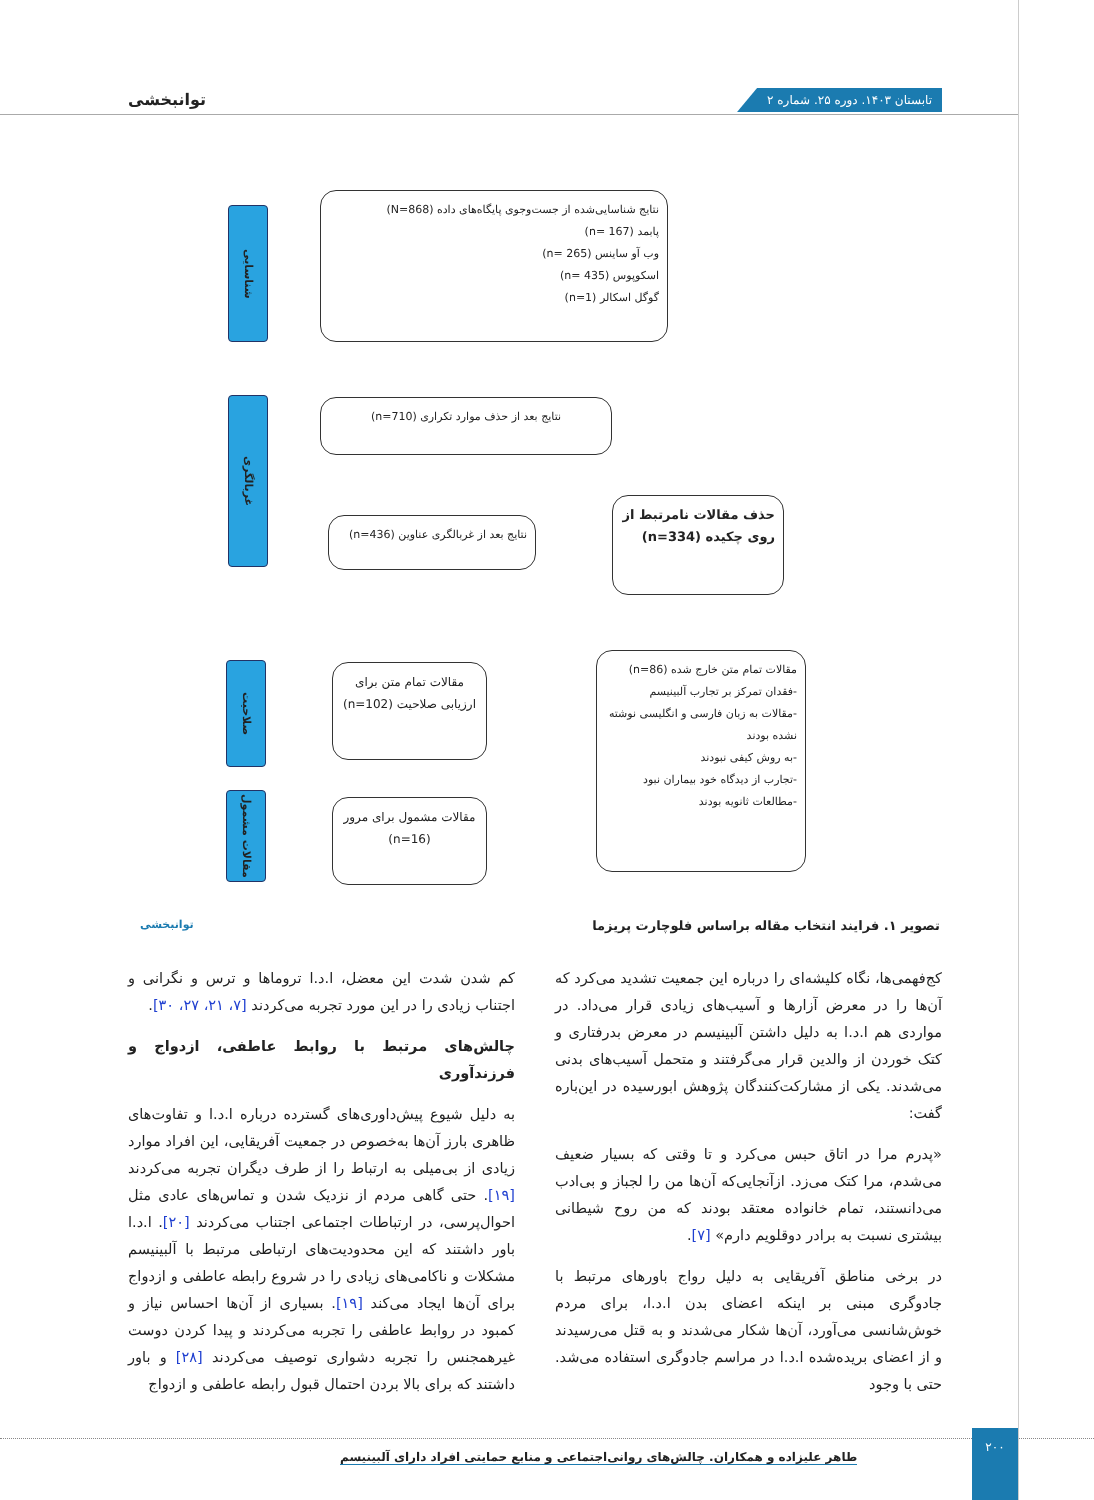تابستان ۱۴۰۳. دوره ۲۵. شماره ۲ توانبخشی
شناسایی
غربالگری
صلاحیت
مقالات مشمول
نتایج شناسایی‌شده از جست‌وجوی پایگاه‌های داده (N=868)
پابمد (n= 167)
وب آو ساینس (n= 265)
اسکوپوس (n= 435)
گوگل اسکالر (n=1)
نتایج بعد از حذف موارد تکراری (n=710)
نتایج بعد از غربالگری عناوین (n=436)
حذف مقالات نامرتبط از روی چکیده (n=334)
مقالات تمام متن برای ارزیابی صلاحیت (n=102)
مقالات مشمول برای مرور (n=16)
مقالات تمام متن خارج شده (n=86)
-فقدان تمرکز بر تجارب آلبینیسم
-مقالات به زبان فارسی و انگلیسی نوشته نشده بودند
-به روش کیفی نبودند
-تجارب از دیدگاه خود بیماران نبود
-مطالعات ثانویه بودند
تصویر ۱. فرایند انتخاب مقاله براساس فلوچارت پریزما توانبخشی
کج‌فهمی‌ها، نگاه کلیشه‌ای را درباره این جمعیت تشدید می‌کرد که آن‌ها را در معرض آزارها و آسیب‌های زیادی قرار می‌داد. در مواردی هم ا.د.ا به دلیل داشتن آلبینیسم در معرض بدرفتاری و کتک خوردن از والدین قرار می‌گرفتند و متحمل آسیب‌های بدنی می‌شدند. یکی از مشارکت‌کنندگان پژوهش ابورسیده در این‌باره گفت:
«پدرم مرا در اتاق حبس می‌کرد و تا وقتی که بسیار ضعیف می‌شدم، مرا کتک می‌زد. ازآنجایی‌که آن‌ها من را لجباز و بی‌ادب می‌دانستند، تمام خانواده معتقد بودند که من روح شیطانی بیشتری نسبت به برادر دوقلویم دارم» [۷].
در برخی مناطق آفریقایی به دلیل رواج باورهای مرتبط با جادوگری مبنی بر اینکه اعضای بدن ا.د.ا، برای مردم خوش‌شانسی می‌آورد، آن‌ها شکار می‌شدند و به قتل می‌رسیدند و از اعضای بریده‌شده ا.د.ا در مراسم جادوگری استفاده می‌شد. حتی با وجود
کم شدن شدت این معضل، ا.د.ا تروماها و ترس و نگرانی و اجتناب زیادی را در این مورد تجربه می‌کردند [۷، ۲۱، ۲۷، ۳۰].
چالش‌های مرتبط با روابط عاطفی، ازدواج و فرزندآوری
به دلیل شیوع پیش‌داوری‌های گسترده درباره ا.د.ا و تفاوت‌های ظاهری بارز آن‌ها به‌خصوص در جمعیت آفریقایی، این افراد موارد زیادی از بی‌میلی به ارتباط را از طرف دیگران تجربه می‌کردند [۱۹]. حتی گاهی مردم از نزدیک شدن و تماس‌های عادی مثل احوال‌پرسی، در ارتباطات اجتماعی اجتناب می‌کردند [۲۰]. ا.د.ا باور داشتند که این محدودیت‌های ارتباطی مرتبط با آلبینیسم مشکلات و ناکامی‌های زیادی را در شروع رابطه عاطفی و ازدواج برای آن‌ها ایجاد می‌کند [۱۹]. بسیاری از آن‌ها احساس نیاز و کمبود در روابط عاطفی را تجربه می‌کردند و پیدا کردن دوست غیرهمجنس را تجربه دشواری توصیف می‌کردند [۲۸] و باور داشتند که برای بالا بردن احتمال قبول رابطه عاطفی و ازدواج
۲۰۰
طاهر علیزاده و همکاران. چالش‌های روانی‌اجتماعی و منابع حمایتی افراد دارای آلبینیسم